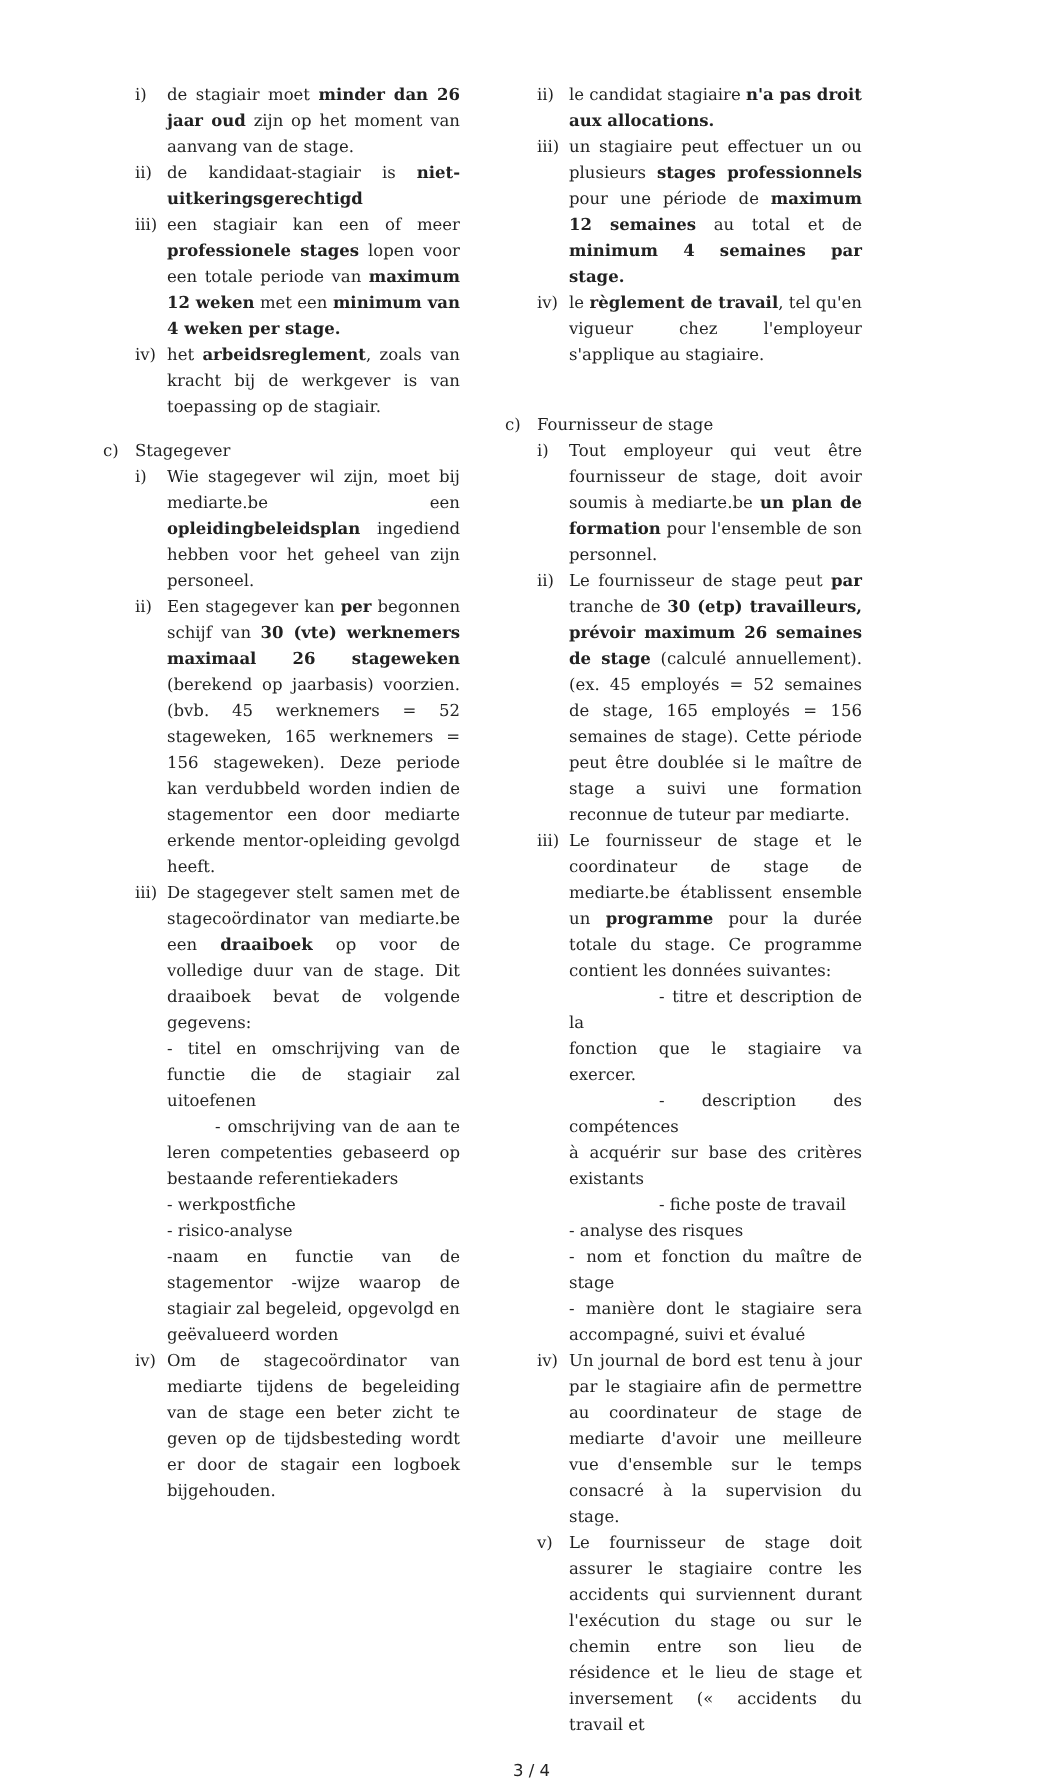i) de stagiair moet minder dan 26 jaar oud zijn op het moment van aanvang van de stage.
ii) de kandidaat-stagiair is niet-uitkeringsgerechtigd
iii)
een stagiair kan een of meer professionele stages lopen voor een totale periode van maximum 12 weken met een minimum van 4 weken per stage.
iv) het arbeidsreglement, zoals van kracht bij de werkgever is van toepassing op de stagiair.
c) Stagegever
i) Wie stagegever wil zijn, moet bij mediarte.be een opleidingbeleidsplan ingediend hebben voor het geheel van zijn personeel.
ii) Een stagegever kan per begonnen schijf van 30 (vte) werknemers maximaal 26 stageweken (berekend op jaarbasis) voorzien. (bvb. 45 werknemers = 52 stageweken, 165 werknemers = 156 stageweken). Deze periode kan verdubbeld worden indien de stagementor een door mediarte erkende mentor-opleiding gevolgd heeft.
iii)
De stagegever stelt samen met de stagecoördinator van mediarte.be een draaiboek op voor de volledige duur van de stage. Dit draaiboek bevat de volgende gegevens:
- titel en omschrijving van de functie die de stagiair zal uitoefenen
- omschrijving van de aan te leren competenties gebaseerd op bestaande referentiekaders
- werkpostfiche
- risico-analyse
-naam en functie van de stagementor -wijze waarop de stagiair zal begeleid, opgevolgd en geëvalueerd worden
iv) Om de stagecoördinator van mediarte tijdens de begeleiding van de stage een beter zicht te geven op de tijdsbesteding wordt er door de stagair een logboek bijgehouden.
ii) le candidat stagiaire n'a pas droit aux allocations.
iii)
un stagiaire peut effectuer un ou plusieurs stages professionnels pour une période de maximum 12 semaines au total et de minimum 4 semaines par stage.
iv) le règlement de travail, tel qu'en vigueur chez l'employeur s'applique au stagiaire.
c) Fournisseur de stage
i) Tout employeur qui veut être fournisseur de stage, doit avoir soumis à mediarte.be un plan de formation pour l'ensemble de son personnel.
ii) Le fournisseur de stage peut par tranche de 30 (etp) travailleurs, prévoir maximum 26 semaines de stage (calculé annuellement). (ex. 45 employés = 52 semaines de stage, 165 employés = 156 semaines de stage). Cette période peut être doublée si le maître de stage a suivi une formation reconnue de tuteur par mediarte.
iii)
Le fournisseur de stage et le coordinateur de stage de mediarte.be établissent ensemble un programme pour la durée totale du stage. Ce programme contient les données suivantes:
- titre et description de la
fonction que le stagiaire va exercer.
- description des compétences
à acquérir sur base des critères existants
- fiche poste de travail
- analyse des risques
- nom et fonction du maître de stage
- manière dont le stagiaire sera accompagné, suivi et évalué
iv) Un journal de bord est tenu à jour par le stagiaire afin de permettre au coordinateur de stage de mediarte d'avoir une meilleure vue d'ensemble sur le temps consacré à la supervision du stage.
v) Le fournisseur de stage doit assurer le stagiaire contre les accidents qui surviennent durant l'exécution du stage ou sur le chemin entre son lieu de résidence et le lieu de stage et inversement (« accidents du travail et
3 / 4